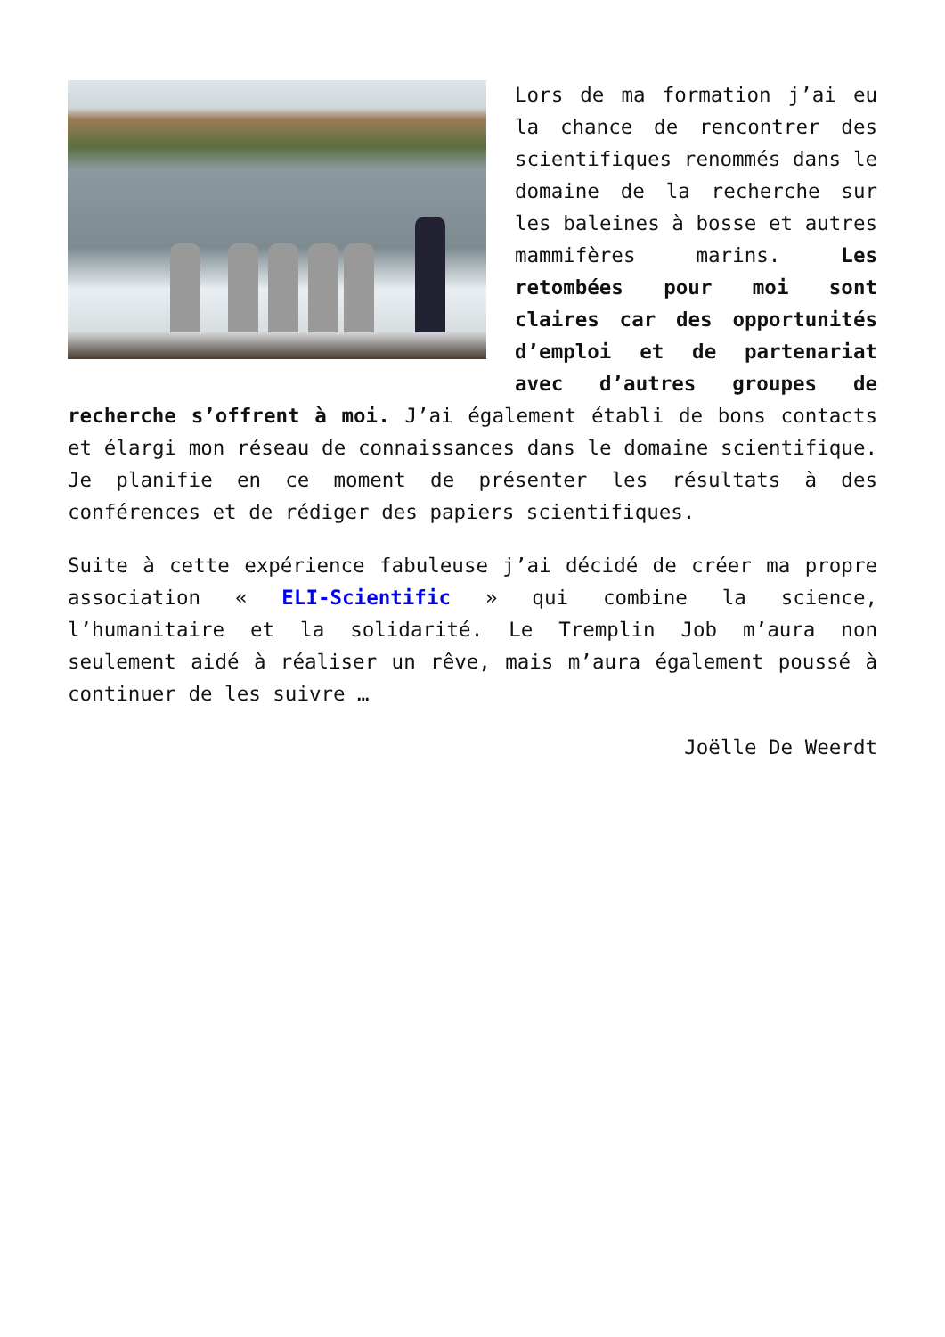Lors de ma formation j’ai eu la chance de rencontrer des scientifiques renommés dans le domaine de la recherche sur les baleines à bosse et autres mammifères marins. Les retombées pour moi sont claires car des opportunités d’emploi et de partenariat avec d’autres groupes de recherche s’offrent à moi. J’ai également établi de bons contacts et élargi mon réseau de connaissances dans le domaine scientifique. Je planifie en ce moment de présenter les résultats à des conférences et de rédiger des papiers scientifiques.
Suite à cette expérience fabuleuse j’ai décidé de créer ma propre association « ELI-Scientific » qui combine la science, l’humanitaire et la solidarité. Le Tremplin Job m’aura non seulement aidé à réaliser un rêve, mais m’aura également poussé à continuer de les suivre …
Joëlle De Weerdt